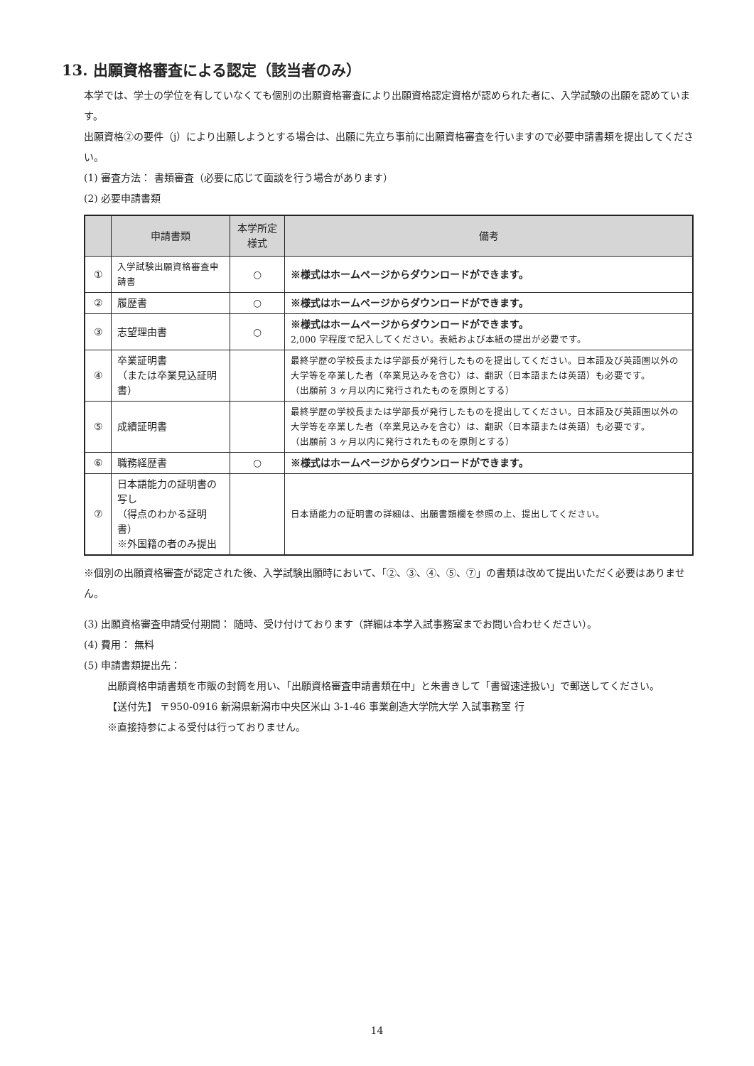13. 出願資格審査による認定（該当者のみ）
本学では、学士の学位を有していなくても個別の出願資格審査により出願資格認定資格が認められた者に、入学試験の出願を認めています。
出願資格②の要件（j）により出願しようとする場合は、出願に先立ち事前に出願資格審査を行いますので必要申請書類を提出してください。
(1) 審査方法： 書類審査（必要に応じて面談を行う場合があります）
(2) 必要申請書類
| | 申請書類 | 本学所定様式 | 備考 |
| --- | --- | --- | --- |
| ① | 入学試験出願資格審査申請書 | ○ | ※様式はホームページからダウンロードができます。 |
| ② | 履歴書 | ○ | ※様式はホームページからダウンロードができます。 |
| ③ | 志望理由書 | ○ | ※様式はホームページからダウンロードができます。 2,000 字程度で記入してください。表紙および本紙の提出が必要です。 |
| ④ | 卒業証明書 （または卒業見込証明書） | | 最終学歴の学校長または学部長が発行したものを提出してください。日本語及び英語圏以外の大学等を卒業した者（卒業見込みを含む）は、翻訳（日本語または英語）も必要です。 （出願前 3 ヶ月以内に発行されたものを原則とする） |
| ⑤ | 成績証明書 | | 最終学歴の学校長または学部長が発行したものを提出してください。日本語及び英語圏以外の大学等を卒業した者（卒業見込みを含む）は、翻訳（日本語または英語）も必要です。 （出願前 3 ヶ月以内に発行されたものを原則とする） |
| ⑥ | 職務経歴書 | ○ | ※様式はホームページからダウンロードができます。 |
| ⑦ | 日本語能力の証明書の写し （得点のわかる証明書） ※外国籍の者のみ提出 | | 日本語能力の証明書の詳細は、出願書類欄を参照の上、提出してください。 |
※個別の出願資格審査が認定された後、入学試験出願時において、「②、③、④、⑤、⑦」の書類は改めて提出いただく必要はありません。
(3) 出願資格審査申請受付期間： 随時、受け付けております（詳細は本学入試事務室までお問い合わせください）。
(4) 費用： 無料
(5) 申請書類提出先：
出願資格申請書類を市販の封筒を用い、「出願資格審査申請書類在中」と朱書きして「書留速達扱い」で郵送してください。
【送付先】 〒950-0916 新潟県新潟市中央区米山 3-1-46 事業創造大学院大学 入試事務室 行
※直接持参による受付は行っておりません。
14